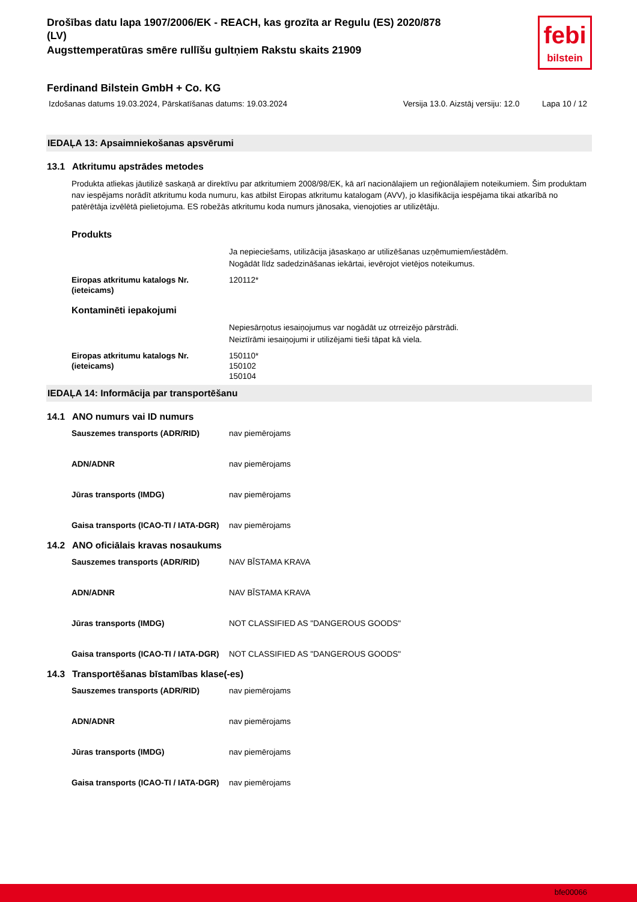Drošības datu lapa 1907/2006/EK - REACH, kas grozīta ar Regulu (ES) 2020/878
(LV)
Augsttemperatūras smēre rullīšu gultņiem Rakstu skaits 21909
febi
bilstein
Ferdinand Bilstein GmbH + Co. KG
Izdošanas datums 19.03.2024, Pārskatīšanas datums: 19.03.2024 Versija 13.0. Aizstāj versiju: 12.0 Lapa 10 / 12
IEDAĻA 13: Apsaimniekošanas apsvērumi
13.1 Atkritumu apstrādes metodes
Produkta atliekas jāutilizē saskaņā ar direktīvu par atkritumiem 2008/98/EK, kā arī nacionālajiem un reģionālajiem noteikumiem. Šim produktam nav iespējams norādīt atkritumu koda numuru, kas atbilst Eiropas atkritumu katalogam (AVV), jo klasifikācija iespējama tikai atkarībā no patērētāja izvēlētā pielietojuma. ES robežās atkritumu koda numurs jānosaka, vienojoties ar utilizētāju.
Produkts
Ja nepieciešams, utilizācija jāsaskaņo ar utilizēšanas uzņēmumiem/iestādēm.
Nogādāt līdz sadedzināšanas iekārtai, ievērojot vietējos noteikumus.
Eiropas atkritumu katalogs Nr.(ieteicams)
120112*
Kontaminēti iepakojumi
Nepiesārņotus iesaiņojumus var nogādāt uz otrreizējo pārstrādi.
Neiztīrāmi iesaiņojumi ir utilizējami tieši tāpat kā viela.
Eiropas atkritumu katalogs Nr.(ieteicams)
150110*
150102
150104
IEDAĻA 14: Informācija par transportēšanu
14.1 ANO numurs vai ID numurs
Sauszemes transports (ADR/RID) nav piemērojams
ADN/ADNR nav piemērojams
Jūras transports (IMDG) nav piemērojams
Gaisa transports (ICAO-TI / IATA-DGR)
nav piemērojams
14.2 ANO oficiālais kravas nosaukums
Sauszemes transports (ADR/RID) NAV BĪSTAMA KRAVA
ADN/ADNR NAV BĪSTAMA KRAVA
Jūras transports (IMDG) NOT CLASSIFIED AS "DANGEROUS GOODS"
Gaisa transports (ICAO-TI / IATA-DGR)
NOT CLASSIFIED AS "DANGEROUS GOODS"
14.3 Transportēšanas bīstamības klase(-es)
Sauszemes transports (ADR/RID) nav piemērojams
ADN/ADNR nav piemērojams
Jūras transports (IMDG) nav piemērojams
Gaisa transports (ICAO-TI / IATA-DGR)
nav piemērojams
bfe00066